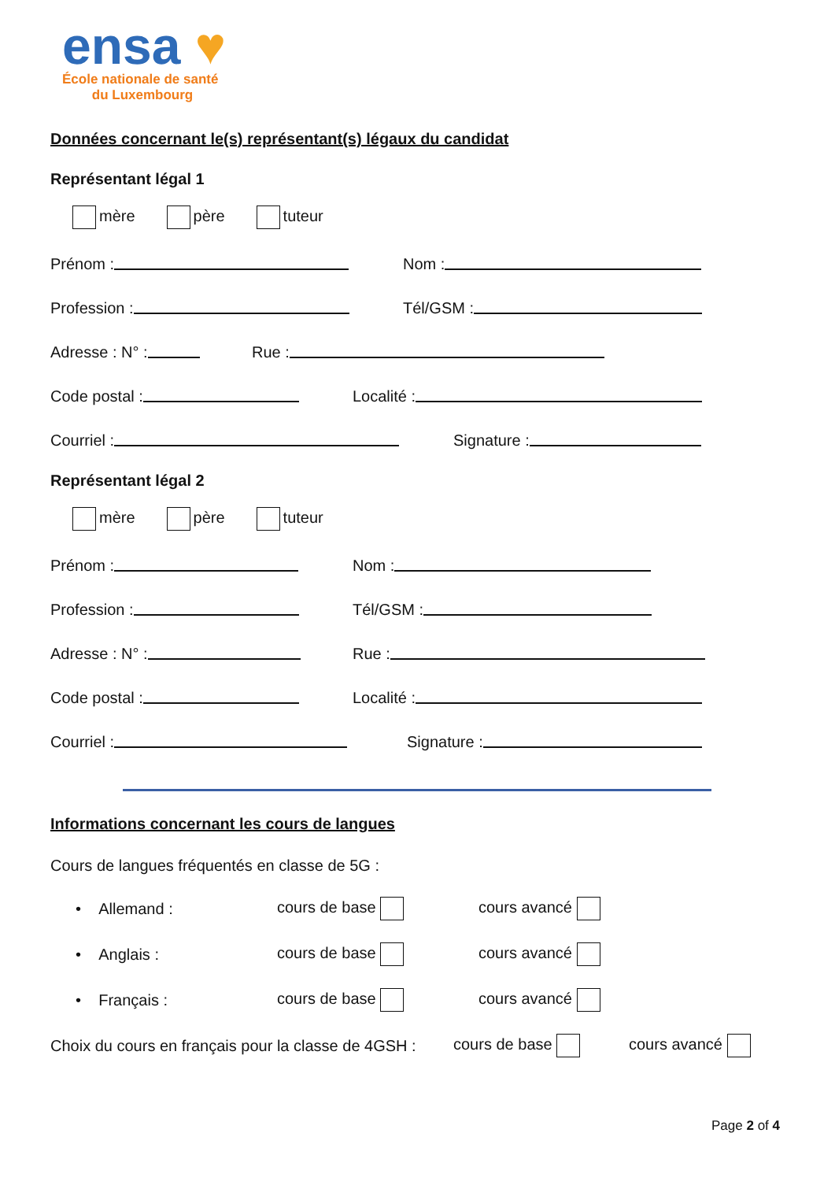ensa ♥
École nationale de santé
du Luxembourg
Données concernant le(s) représentant(s) légaux du candidat
Représentant légal 1
mère père tuteur
Prénom :
Nom :
Profession :
Tél/GSM :
Adresse : N° :
Rue :
Code postal :
Localité :
Courriel :
Signature :
Représentant légal 2
mère père tuteur
Prénom :
Nom :
Profession :
Tél/GSM :
Adresse : N° :
Rue :
Code postal :
Localité :
Courriel :
Signature :
Informations concernant les cours de langues
Cours de langues fréquentés en classe de 5G :
• Allemand : cours de base cours avancé
• Anglais : cours de base cours avancé
• Français : cours de base cours avancé
Choix du cours en français pour la classe de 4GSH : cours de base cours avancé
Page 2 of 4